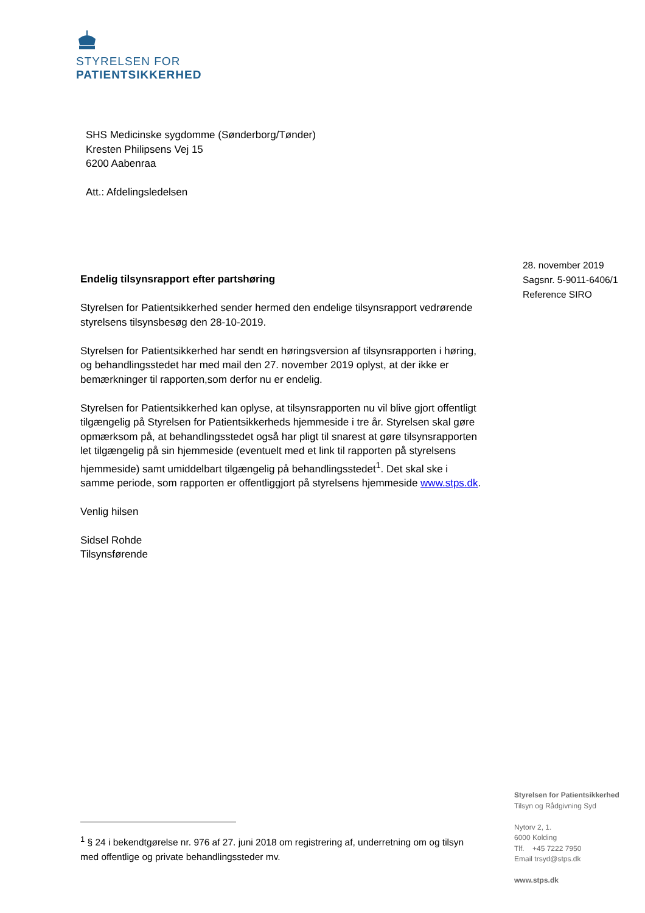STYRELSEN FOR
PATIENTSIKKERHED
SHS Medicinske sygdomme (Sønderborg/Tønder)
Kresten Philipsens Vej 15
6200 Aabenraa
Att.: Afdelingsledelsen
28. november 2019
Sagsnr. 5-9011-6406/1
Reference SIRO
Endelig tilsynsrapport efter partshøring
Styrelsen for Patientsikkerhed sender hermed den endelige tilsynsrapport vedrørende styrelsens tilsynsbesøg den 28-10-2019.
Styrelsen for Patientsikkerhed har sendt en høringsversion af tilsynsrapporten i høring, og behandlingsstedet har med mail den 27. november 2019 oplyst, at der ikke er bemærkninger til rapporten,som derfor nu er endelig.
Styrelsen for Patientsikkerhed kan oplyse, at tilsynsrapporten nu vil blive gjort offentligt tilgængelig på Styrelsen for Patientsikkerheds hjemmeside i tre år. Styrelsen skal gøre opmærksom på, at behandlingsstedet også har pligt til snarest at gøre tilsynsrapporten let tilgængelig på sin hjemmeside (eventuelt med et link til rapporten på styrelsens hjemmeside) samt umiddelbart tilgængelig på behandlingsstedet<sup>1</sup>. Det skal ske i samme periode, som rapporten er offentliggjort på styrelsens hjemmeside www.stps.dk.
Venlig hilsen
Sidsel Rohde
Tilsynsførende
Styrelsen for Patientsikkerhed
Tilsyn og Rådgivning Syd
Nytorv 2, 1.
6000 Kolding
Tlf. +45 7222 7950
Email trsyd@stps.dk
www.stps.dk
<sup>1</sup> § 24 i bekendtgørelse nr. 976 af 27. juni 2018 om registrering af, underretning om og tilsyn med offentlige og private behandlingssteder mv.